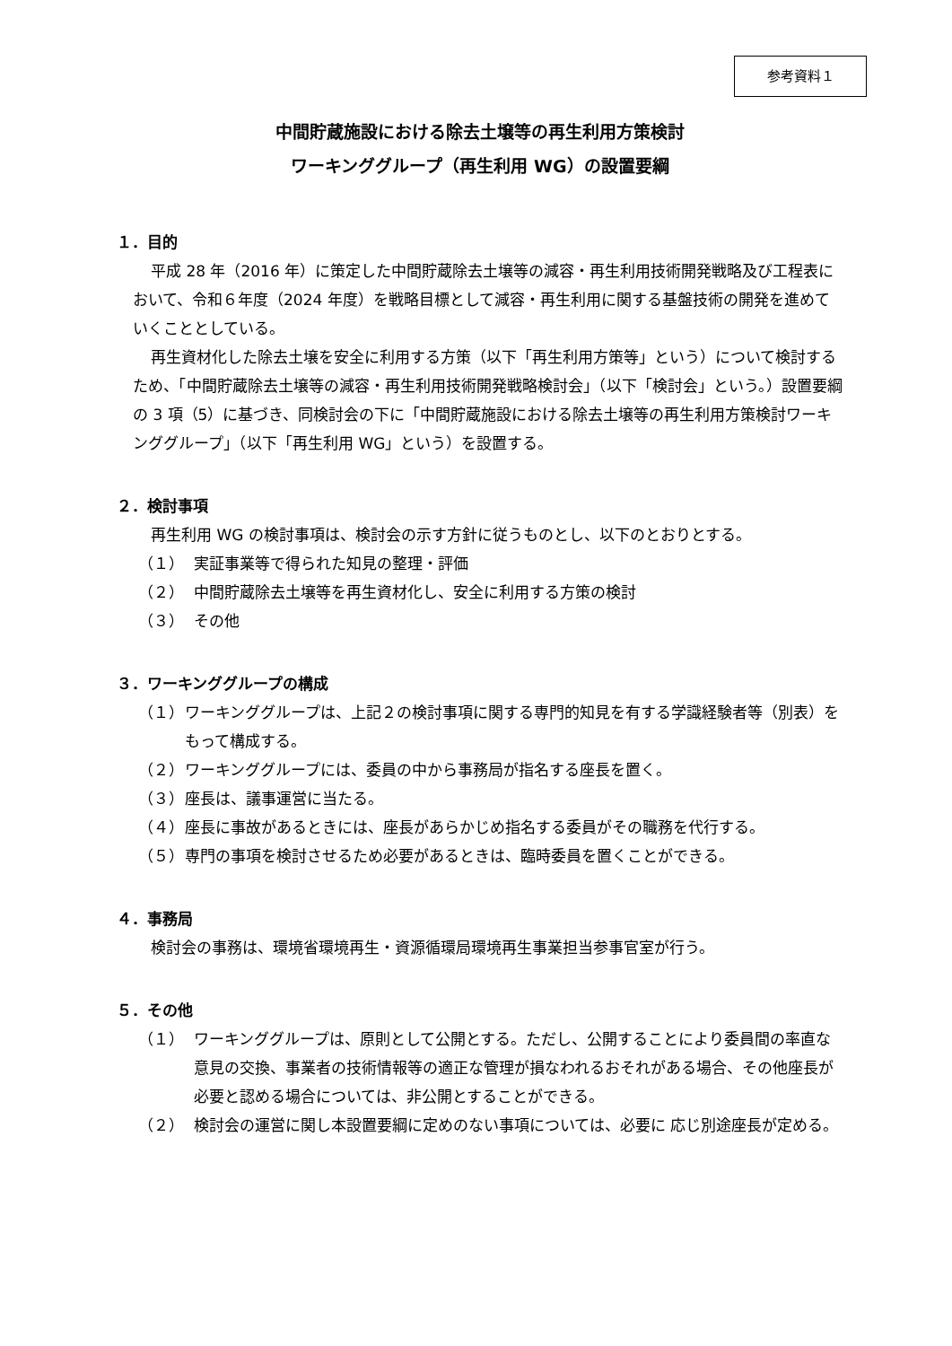参考資料１
中間貯蔵施設における除去土壌等の再生利用方策検討
ワーキンググループ（再生利用 WG）の設置要綱
１．目的
平成 28 年（2016 年）に策定した中間貯蔵除去土壌等の減容・再生利用技術開発戦略及び工程表において、令和６年度（2024 年度）を戦略目標として減容・再生利用に関する基盤技術の開発を進めていくこととしている。
再生資材化した除去土壌を安全に利用する方策（以下「再生利用方策等」という）について検討するため、「中間貯蔵除去土壌等の減容・再生利用技術開発戦略検討会」（以下「検討会」という。）設置要綱の 3 項（5）に基づき、同検討会の下に「中間貯蔵施設における除去土壌等の再生利用方策検討ワーキンググループ」（以下「再生利用 WG」という）を設置する。
２．検討事項
再生利用 WG の検討事項は、検討会の示す方針に従うものとし、以下のとおりとする。
（１） 実証事業等で得られた知見の整理・評価
（２） 中間貯蔵除去土壌等を再生資材化し、安全に利用する方策の検討
（３） その他
３．ワーキンググループの構成
（１） ワーキンググループは、上記２の検討事項に関する専門的知見を有する学識経験者等（別表）をもって構成する。
（２） ワーキンググループには、委員の中から事務局が指名する座長を置く。
（３） 座長は、議事運営に当たる。
（４） 座長に事故があるときには、座長があらかじめ指名する委員がその職務を代行する。
（５） 専門の事項を検討させるため必要があるときは、臨時委員を置くことができる。
４．事務局
検討会の事務は、環境省環境再生・資源循環局環境再生事業担当参事官室が行う。
５．その他
（１） ワーキンググループは、原則として公開とする。ただし、公開することにより委員間の率直な意見の交換、事業者の技術情報等の適正な管理が損なわれるおそれがある場合、その他座長が必要と認める場合については、非公開とすることができる。
（２） 検討会の運営に関し本設置要綱に定めのない事項については、必要に 応じ別途座長が定める。